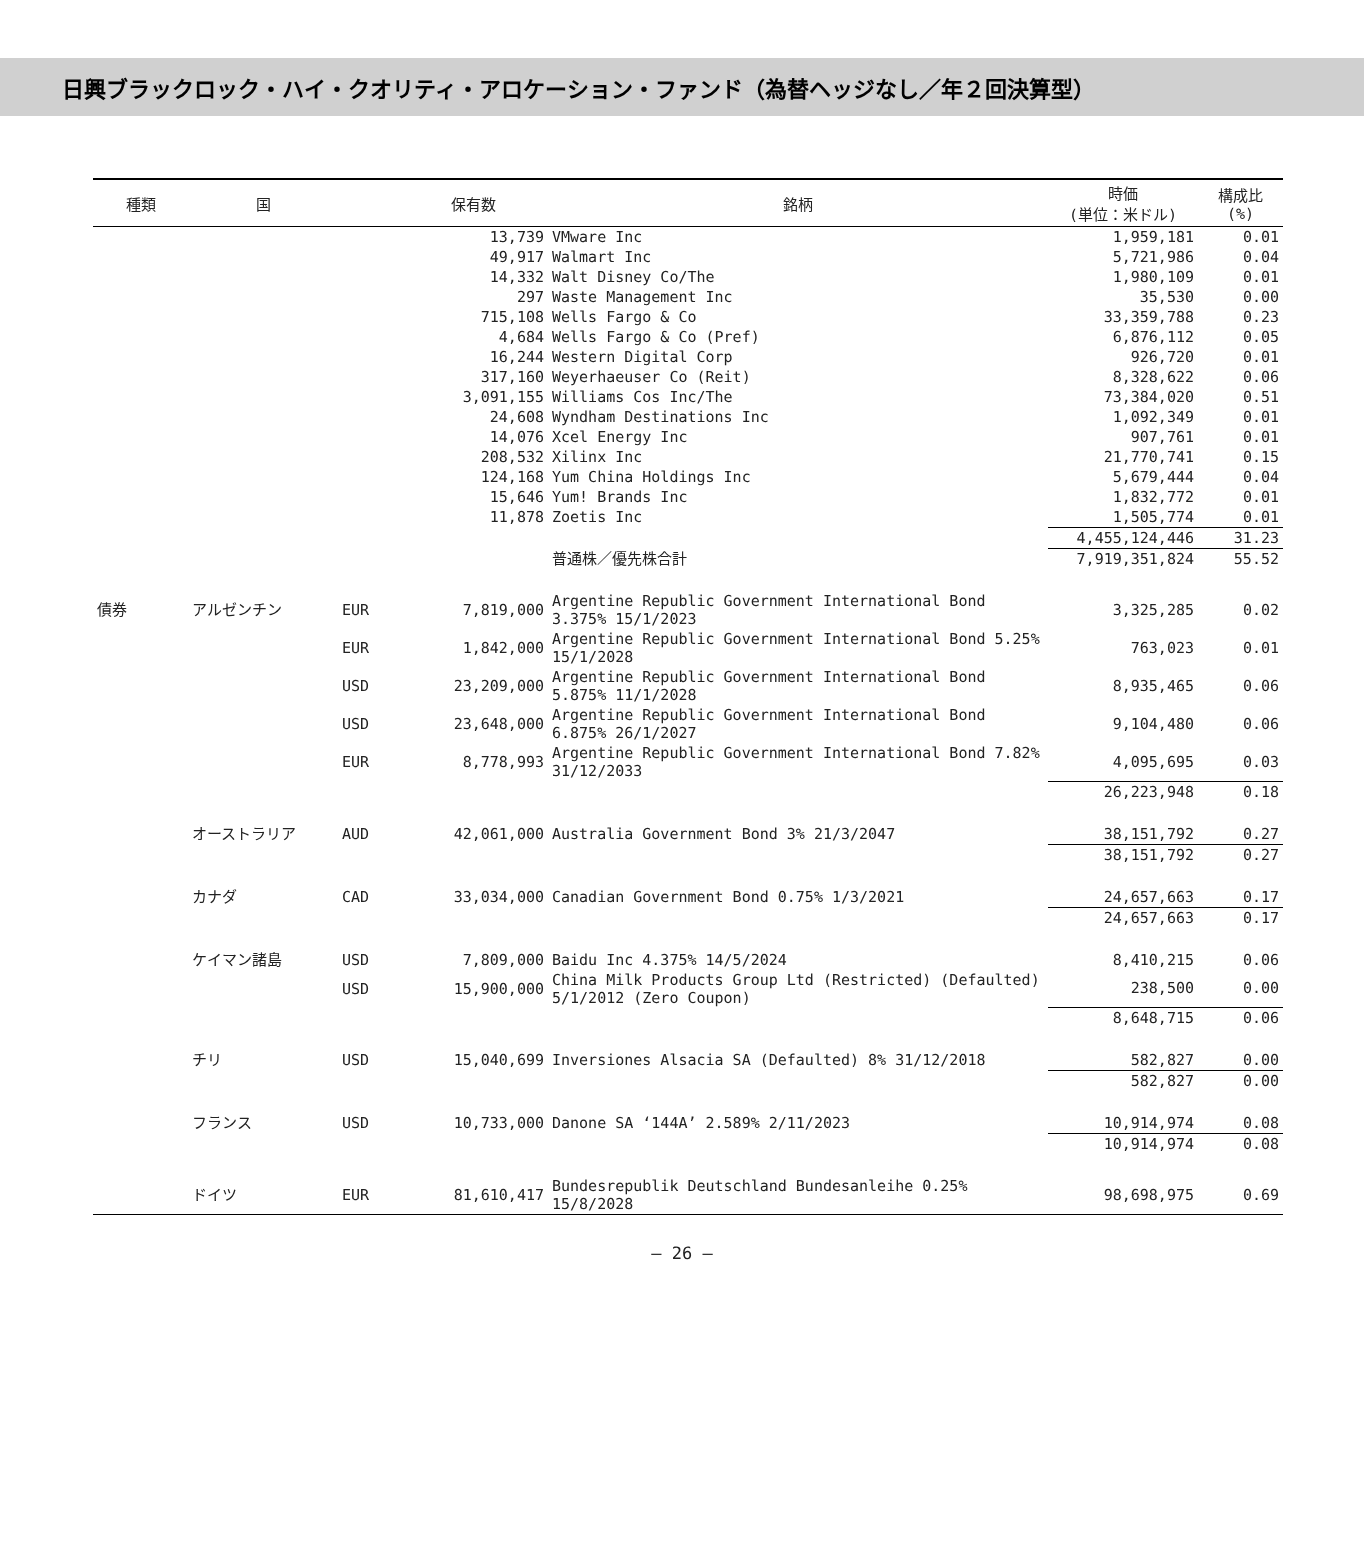日興ブラックロック・ハイ・クオリティ・アロケーション・ファンド（為替ヘッジなし／年２回決算型）
| 種類 | 国 | | 保有数 | 銘柄 | 時価 (単位：米ドル) | 構成比 (%) |
| --- | --- | --- | --- | --- | --- | --- |
| | | | 13,739 | VMware Inc | 1,959,181 | 0.01 |
| | | | 49,917 | Walmart Inc | 5,721,986 | 0.04 |
| | | | 14,332 | Walt Disney Co/The | 1,980,109 | 0.01 |
| | | | 297 | Waste Management Inc | 35,530 | 0.00 |
| | | | 715,108 | Wells Fargo & Co | 33,359,788 | 0.23 |
| | | | 4,684 | Wells Fargo & Co (Pref) | 6,876,112 | 0.05 |
| | | | 16,244 | Western Digital Corp | 926,720 | 0.01 |
| | | | 317,160 | Weyerhaeuser Co (Reit) | 8,328,622 | 0.06 |
| | | | 3,091,155 | Williams Cos Inc/The | 73,384,020 | 0.51 |
| | | | 24,608 | Wyndham Destinations Inc | 1,092,349 | 0.01 |
| | | | 14,076 | Xcel Energy Inc | 907,761 | 0.01 |
| | | | 208,532 | Xilinx Inc | 21,770,741 | 0.15 |
| | | | 124,168 | Yum China Holdings Inc | 5,679,444 | 0.04 |
| | | | 15,646 | Yum! Brands Inc | 1,832,772 | 0.01 |
| | | | 11,878 | Zoetis Inc | 1,505,774 | 0.01 |
| | | | | | 4,455,124,446 | 31.23 |
| | | | | 普通株／優先株合計 | 7,919,351,824 | 55.52 |
| 債券 | アルゼンチン | EUR | 7,819,000 | Argentine Republic Government International Bond 3.375% 15/1/2023 | 3,325,285 | 0.02 |
| | | EUR | 1,842,000 | Argentine Republic Government International Bond 5.25% 15/1/2028 | 763,023 | 0.01 |
| | | USD | 23,209,000 | Argentine Republic Government International Bond 5.875% 11/1/2028 | 8,935,465 | 0.06 |
| | | USD | 23,648,000 | Argentine Republic Government International Bond 6.875% 26/1/2027 | 9,104,480 | 0.06 |
| | | EUR | 8,778,993 | Argentine Republic Government International Bond 7.82% 31/12/2033 | 4,095,695 | 0.03 |
| | | | | | 26,223,948 | 0.18 |
| | オーストラリア | AUD | 42,061,000 | Australia Government Bond 3% 21/3/2047 | 38,151,792 | 0.27 |
| | | | | | 38,151,792 | 0.27 |
| | カナダ | CAD | 33,034,000 | Canadian Government Bond 0.75% 1/3/2021 | 24,657,663 | 0.17 |
| | | | | | 24,657,663 | 0.17 |
| | ケイマン諸島 | USD | 7,809,000 | Baidu Inc 4.375% 14/5/2024 | 8,410,215 | 0.06 |
| | | USD | 15,900,000 | China Milk Products Group Ltd (Restricted) (Defaulted) 5/1/2012 (Zero Coupon) | 238,500 | 0.00 |
| | | | | | 8,648,715 | 0.06 |
| | チリ | USD | 15,040,699 | Inversiones Alsacia SA (Defaulted) 8% 31/12/2018 | 582,827 | 0.00 |
| | | | | | 582,827 | 0.00 |
| | フランス | USD | 10,733,000 | Danone SA ‘144A’ 2.589% 2/11/2023 | 10,914,974 | 0.08 |
| | | | | | 10,914,974 | 0.08 |
| | ドイツ | EUR | 81,610,417 | Bundesrepublik Deutschland Bundesanleihe 0.25% 15/8/2028 | 98,698,975 | 0.69 |
― 26 ―